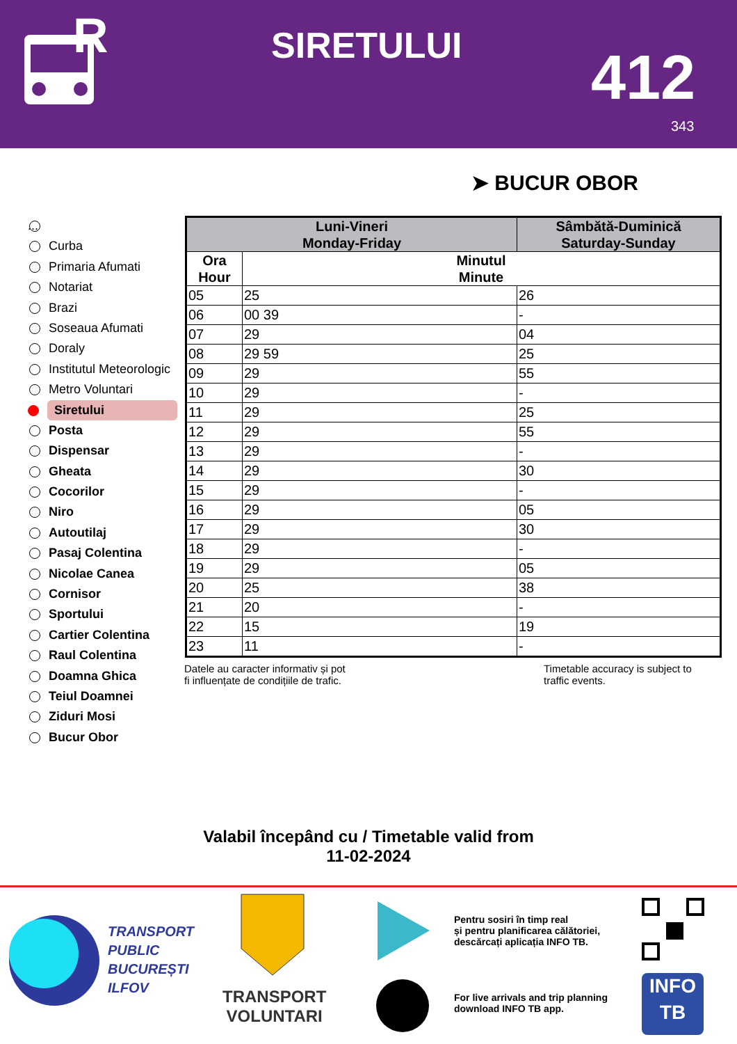R
SIRETULUI 412
343
➤ BUCUR OBOR
...
Curba
Primaria Afumati
Notariat
Brazi
Soseaua Afumati
Doraly
Institutul Meteorologic
Metro Voluntari
Siretului
Posta
Dispensar
Gheata
Cocorilor
Niro
Autoutilaj
Pasaj Colentina
Nicolae Canea
Cornisor
Sportului
Cartier Colentina
Raul Colentina
Doamna Ghica
Teiul Doamnei
Ziduri Mosi
Bucur Obor
| Luni-Vineri Monday-Friday | | Sâmbătă-Duminică Saturday-Sunday |
| --- | --- | --- |
| Ora Hour | Minutul Minute | |
| 05 | 25 | 26 |
| 06 | 00 39 | - |
| 07 | 29 | 04 |
| 08 | 29 59 | 25 |
| 09 | 29 | 55 |
| 10 | 29 | - |
| 11 | 29 | 25 |
| 12 | 29 | 55 |
| 13 | 29 | - |
| 14 | 29 | 30 |
| 15 | 29 | - |
| 16 | 29 | 05 |
| 17 | 29 | 30 |
| 18 | 29 | - |
| 19 | 29 | 05 |
| 20 | 25 | 38 |
| 21 | 20 | - |
| 22 | 15 | 19 |
| 23 | 11 | - |
Datele au caracter informativ și pot
fi influențate de condițiile de trafic.
Timetable accuracy is subject to
traffic events.
Valabil începând cu / Timetable valid from
11-02-2024
TRANSPORT
PUBLIC
BUCUREȘTI
ILFOV
TRANSPORT
VOLUNTARI
Pentru sosiri în timp real
și pentru planificarea călătoriei,
descărcați aplicația INFO TB.
For live arrivals and trip planning
download INFO TB app.
INFO
TB